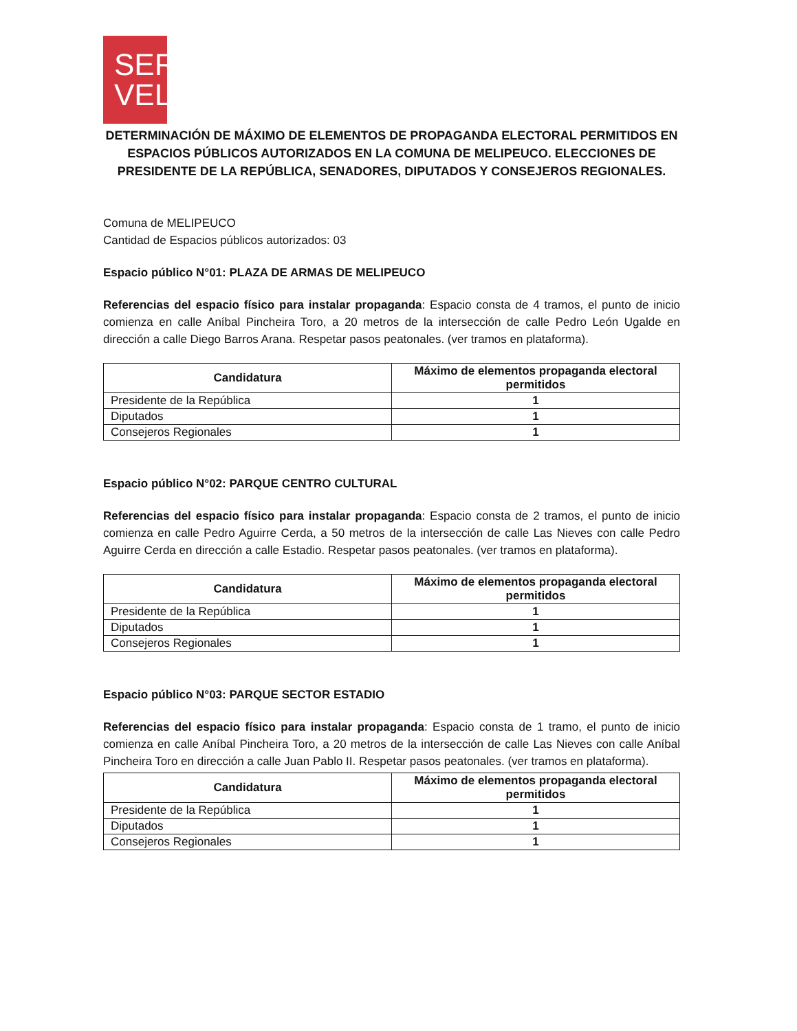SER
VEL
DETERMINACIÓN DE MÁXIMO DE ELEMENTOS DE PROPAGANDA ELECTORAL PERMITIDOS EN ESPACIOS PÚBLICOS AUTORIZADOS EN LA COMUNA DE MELIPEUCO. ELECCIONES DE PRESIDENTE DE LA REPÚBLICA, SENADORES, DIPUTADOS Y CONSEJEROS REGIONALES.
Comuna de MELIPEUCO
Cantidad de Espacios públicos autorizados: 03
Espacio público N°01: PLAZA DE ARMAS DE MELIPEUCO
Referencias del espacio físico para instalar propaganda: Espacio consta de 4 tramos, el punto de inicio comienza en calle Aníbal Pincheira Toro, a 20 metros de la intersección de calle Pedro León Ugalde en dirección a calle Diego Barros Arana. Respetar pasos peatonales. (ver tramos en plataforma).
| Candidatura | Máximo de elementos propaganda electoral permitidos |
| --- | --- |
| Presidente de la República | 1 |
| Diputados | 1 |
| Consejeros Regionales | 1 |
Espacio público N°02: PARQUE CENTRO CULTURAL
Referencias del espacio físico para instalar propaganda: Espacio consta de 2 tramos, el punto de inicio comienza en calle Pedro Aguirre Cerda, a 50 metros de la intersección de calle Las Nieves con calle Pedro Aguirre Cerda en dirección a calle Estadio. Respetar pasos peatonales. (ver tramos en plataforma).
| Candidatura | Máximo de elementos propaganda electoral permitidos |
| --- | --- |
| Presidente de la República | 1 |
| Diputados | 1 |
| Consejeros Regionales | 1 |
Espacio público N°03: PARQUE SECTOR ESTADIO
Referencias del espacio físico para instalar propaganda: Espacio consta de 1 tramo, el punto de inicio comienza en calle Aníbal Pincheira Toro, a 20 metros de la intersección de calle Las Nieves con calle Aníbal Pincheira Toro en dirección a calle Juan Pablo II. Respetar pasos peatonales. (ver tramos en plataforma).
| Candidatura | Máximo de elementos propaganda electoral permitidos |
| --- | --- |
| Presidente de la República | 1 |
| Diputados | 1 |
| Consejeros Regionales | 1 |